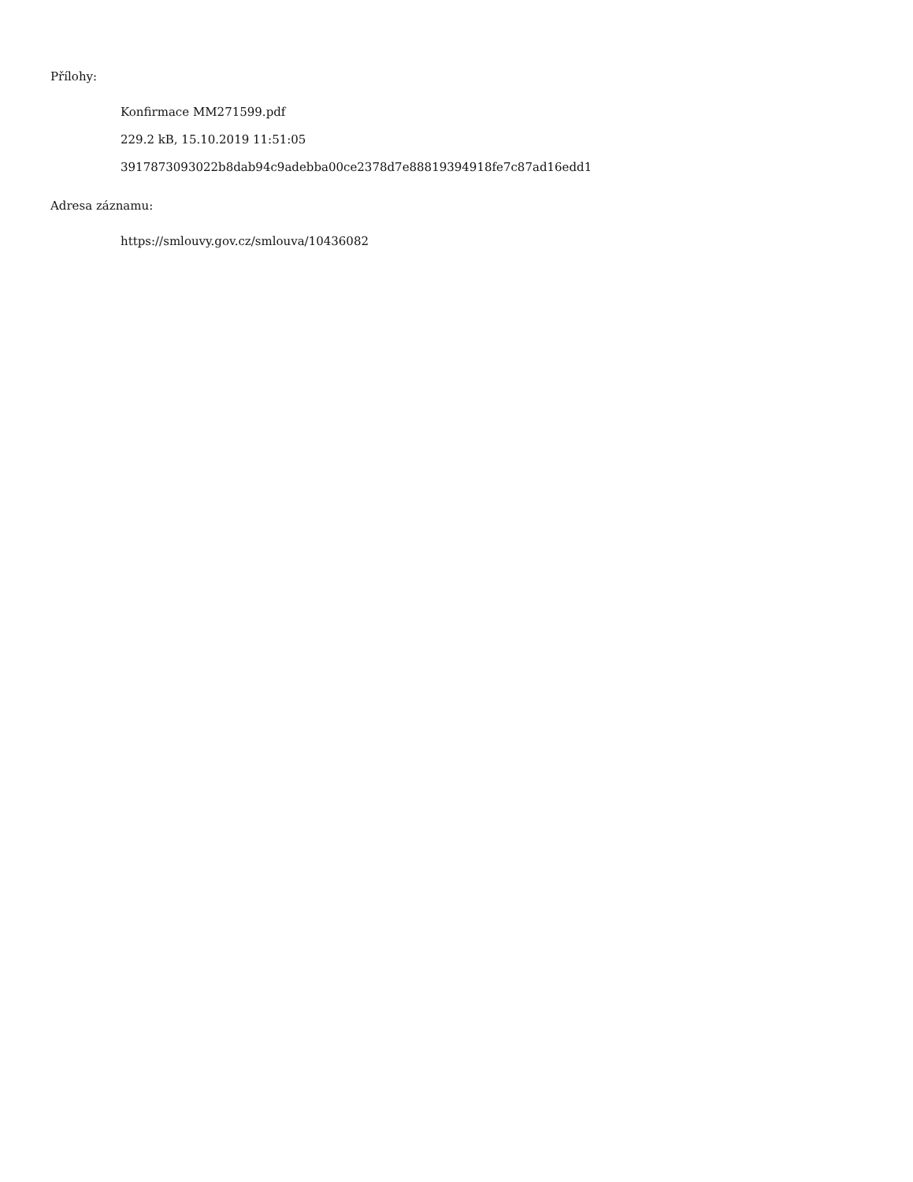Přílohy:
Konfirmace MM271599.pdf
229.2 kB, 15.10.2019 11:51:05
3917873093022b8dab94c9adebba00ce2378d7e88819394918fe7c87ad16edd1
Adresa záznamu:
https://smlouvy.gov.cz/smlouva/10436082